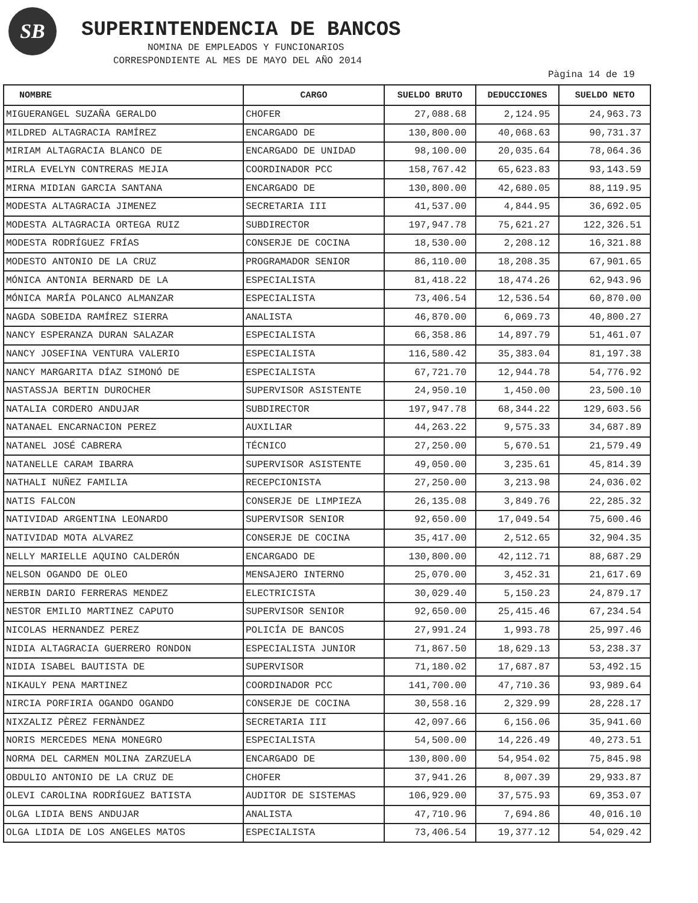SB SUPERINTENDENCIA DE BANCOS
NOMINA DE EMPLEADOS Y FUNCIONARIOS
CORRESPONDIENTE AL MES DE MAYO DEL AÑO 2014
Pàgina 14 de 19
| NOMBRE | CARGO | SUELDO BRUTO | DEDUCCIONES | SUELDO NETO |
| --- | --- | --- | --- | --- |
| MIGUERANGEL SUZAÑA GERALDO | CHOFER | 27,088.68 | 2,124.95 | 24,963.73 |
| MILDRED ALTAGRACIA RAMÍREZ | ENCARGADO DE | 130,800.00 | 40,068.63 | 90,731.37 |
| MIRIAM ALTAGRACIA BLANCO DE | ENCARGADO DE UNIDAD | 98,100.00 | 20,035.64 | 78,064.36 |
| MIRLA EVELYN CONTRERAS MEJIA | COORDINADOR PCC | 158,767.42 | 65,623.83 | 93,143.59 |
| MIRNA MIDIAN GARCIA SANTANA | ENCARGADO DE | 130,800.00 | 42,680.05 | 88,119.95 |
| MODESTA ALTAGRACIA JIMENEZ | SECRETARIA III | 41,537.00 | 4,844.95 | 36,692.05 |
| MODESTA ALTAGRACIA ORTEGA RUIZ | SUBDIRECTOR | 197,947.78 | 75,621.27 | 122,326.51 |
| MODESTA RODRÍGUEZ FRÍAS | CONSERJE DE COCINA | 18,530.00 | 2,208.12 | 16,321.88 |
| MODESTO ANTONIO DE LA CRUZ | PROGRAMADOR SENIOR | 86,110.00 | 18,208.35 | 67,901.65 |
| MÓNICA ANTONIA BERNARD DE LA | ESPECIALISTA | 81,418.22 | 18,474.26 | 62,943.96 |
| MÓNICA MARÍA POLANCO ALMANZAR | ESPECIALISTA | 73,406.54 | 12,536.54 | 60,870.00 |
| NAGDA SOBEIDA RAMÍREZ SIERRA | ANALISTA | 46,870.00 | 6,069.73 | 40,800.27 |
| NANCY ESPERANZA DURAN SALAZAR | ESPECIALISTA | 66,358.86 | 14,897.79 | 51,461.07 |
| NANCY JOSEFINA VENTURA VALERIO | ESPECIALISTA | 116,580.42 | 35,383.04 | 81,197.38 |
| NANCY MARGARITA DÍAZ SIMONÓ DE | ESPECIALISTA | 67,721.70 | 12,944.78 | 54,776.92 |
| NASTASSJA BERTIN DUROCHER | SUPERVISOR ASISTENTE | 24,950.10 | 1,450.00 | 23,500.10 |
| NATALIA CORDERO ANDUJAR | SUBDIRECTOR | 197,947.78 | 68,344.22 | 129,603.56 |
| NATANAEL ENCARNACION PEREZ | AUXILIAR | 44,263.22 | 9,575.33 | 34,687.89 |
| NATANEL JOSÉ CABRERA | TÉCNICO | 27,250.00 | 5,670.51 | 21,579.49 |
| NATANELLE CARAM IBARRA | SUPERVISOR ASISTENTE | 49,050.00 | 3,235.61 | 45,814.39 |
| NATHALI NUÑEZ FAMILIA | RECEPCIONISTA | 27,250.00 | 3,213.98 | 24,036.02 |
| NATIS FALCON | CONSERJE DE LIMPIEZA | 26,135.08 | 3,849.76 | 22,285.32 |
| NATIVIDAD ARGENTINA LEONARDO | SUPERVISOR SENIOR | 92,650.00 | 17,049.54 | 75,600.46 |
| NATIVIDAD MOTA ALVAREZ | CONSERJE DE COCINA | 35,417.00 | 2,512.65 | 32,904.35 |
| NELLY MARIELLE AQUINO CALDERÓN | ENCARGADO DE | 130,800.00 | 42,112.71 | 88,687.29 |
| NELSON OGANDO DE OLEO | MENSAJERO INTERNO | 25,070.00 | 3,452.31 | 21,617.69 |
| NERBIN DARIO FERRERAS MENDEZ | ELECTRICISTA | 30,029.40 | 5,150.23 | 24,879.17 |
| NESTOR EMILIO MARTINEZ CAPUTO | SUPERVISOR SENIOR | 92,650.00 | 25,415.46 | 67,234.54 |
| NICOLAS HERNANDEZ PEREZ | POLICÍA DE BANCOS | 27,991.24 | 1,993.78 | 25,997.46 |
| NIDIA ALTAGRACIA GUERRERO RONDON | ESPECIALISTA JUNIOR | 71,867.50 | 18,629.13 | 53,238.37 |
| NIDIA ISABEL BAUTISTA DE | SUPERVISOR | 71,180.02 | 17,687.87 | 53,492.15 |
| NIKAULY PENA MARTINEZ | COORDINADOR PCC | 141,700.00 | 47,710.36 | 93,989.64 |
| NIRCIA PORFIRIA OGANDO OGANDO | CONSERJE DE COCINA | 30,558.16 | 2,329.99 | 28,228.17 |
| NIXZALIZ PÈREZ FERNÀNDEZ | SECRETARIA III | 42,097.66 | 6,156.06 | 35,941.60 |
| NORIS MERCEDES MENA MONEGRO | ESPECIALISTA | 54,500.00 | 14,226.49 | 40,273.51 |
| NORMA DEL CARMEN MOLINA ZARZUELA | ENCARGADO DE | 130,800.00 | 54,954.02 | 75,845.98 |
| OBDULIO ANTONIO DE LA CRUZ DE | CHOFER | 37,941.26 | 8,007.39 | 29,933.87 |
| OLEVI CAROLINA RODRÍGUEZ BATISTA | AUDITOR DE SISTEMAS | 106,929.00 | 37,575.93 | 69,353.07 |
| OLGA LIDIA BENS ANDUJAR | ANALISTA | 47,710.96 | 7,694.86 | 40,016.10 |
| OLGA LIDIA DE LOS ANGELES MATOS | ESPECIALISTA | 73,406.54 | 19,377.12 | 54,029.42 |